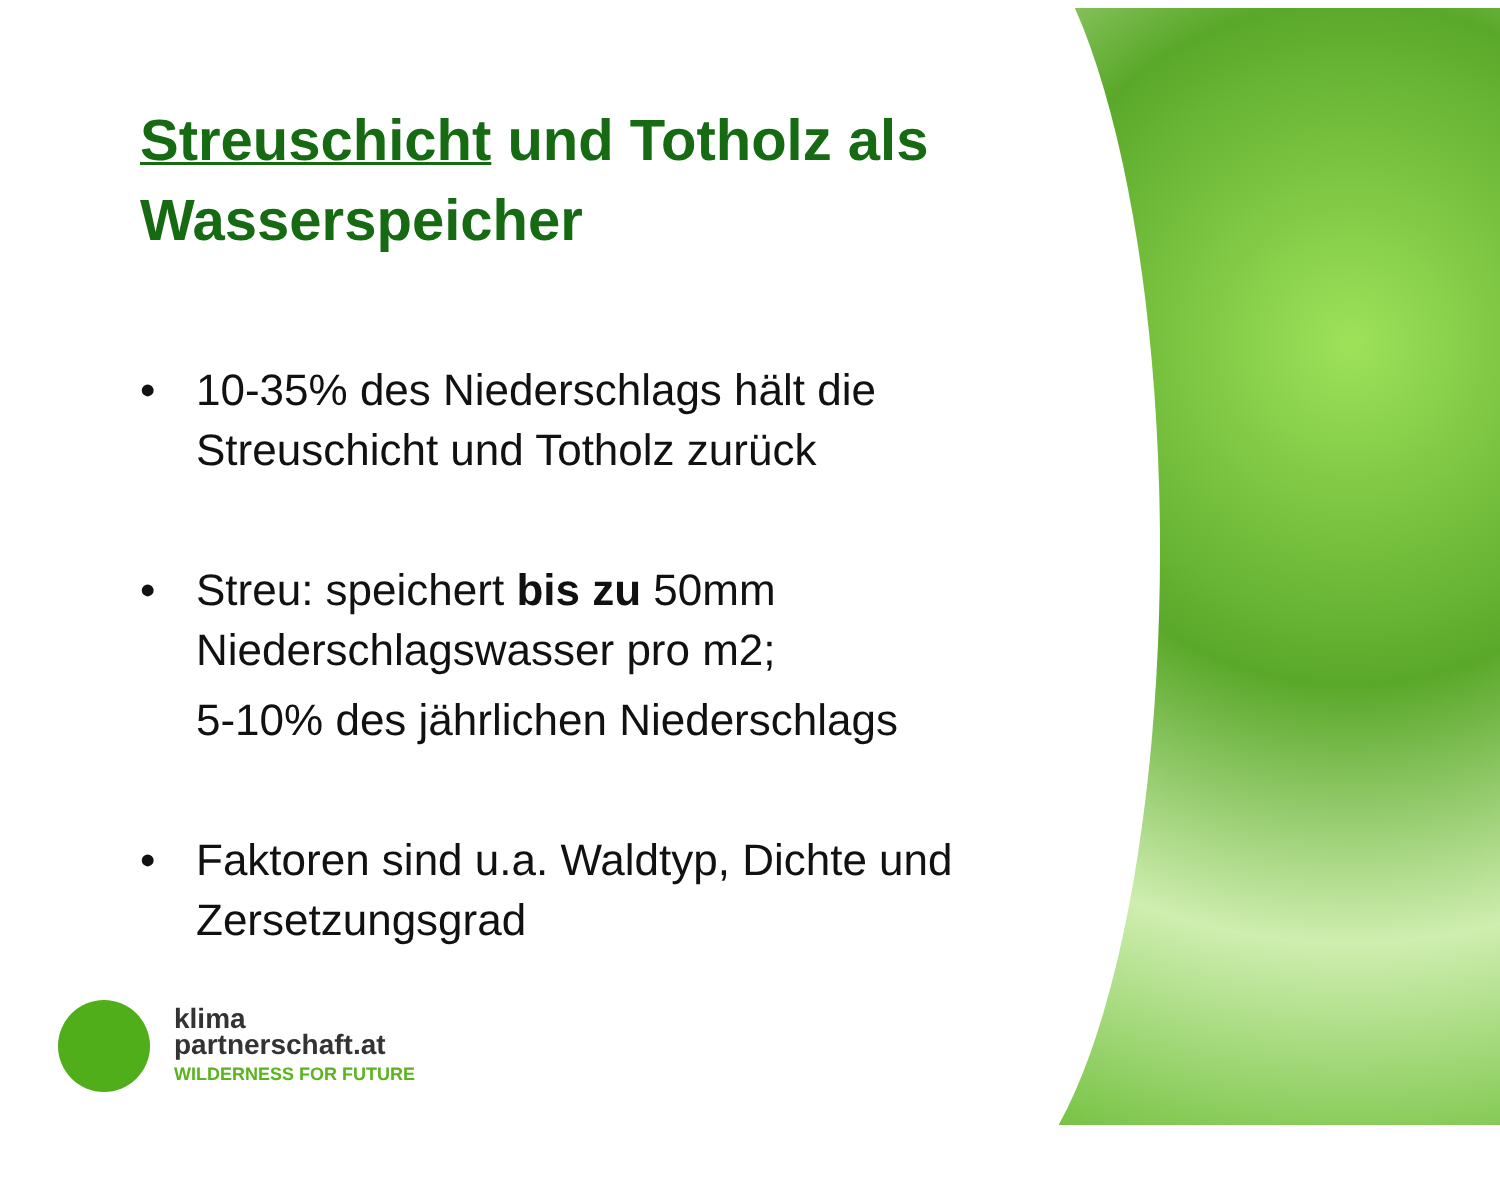Streuschicht und Totholz als Wasserspeicher
• 10-35% des Niederschlags hält die Streuschicht und Totholz zurück
• Streu: speichert bis zu 50mm Niederschlagswasser pro m2;
5-10% des jährlichen Niederschlags
• Faktoren sind u.a. Waldtyp, Dichte und Zersetzungsgrad
klima
partnerschaft.at
WILDERNESS FOR FUTURE